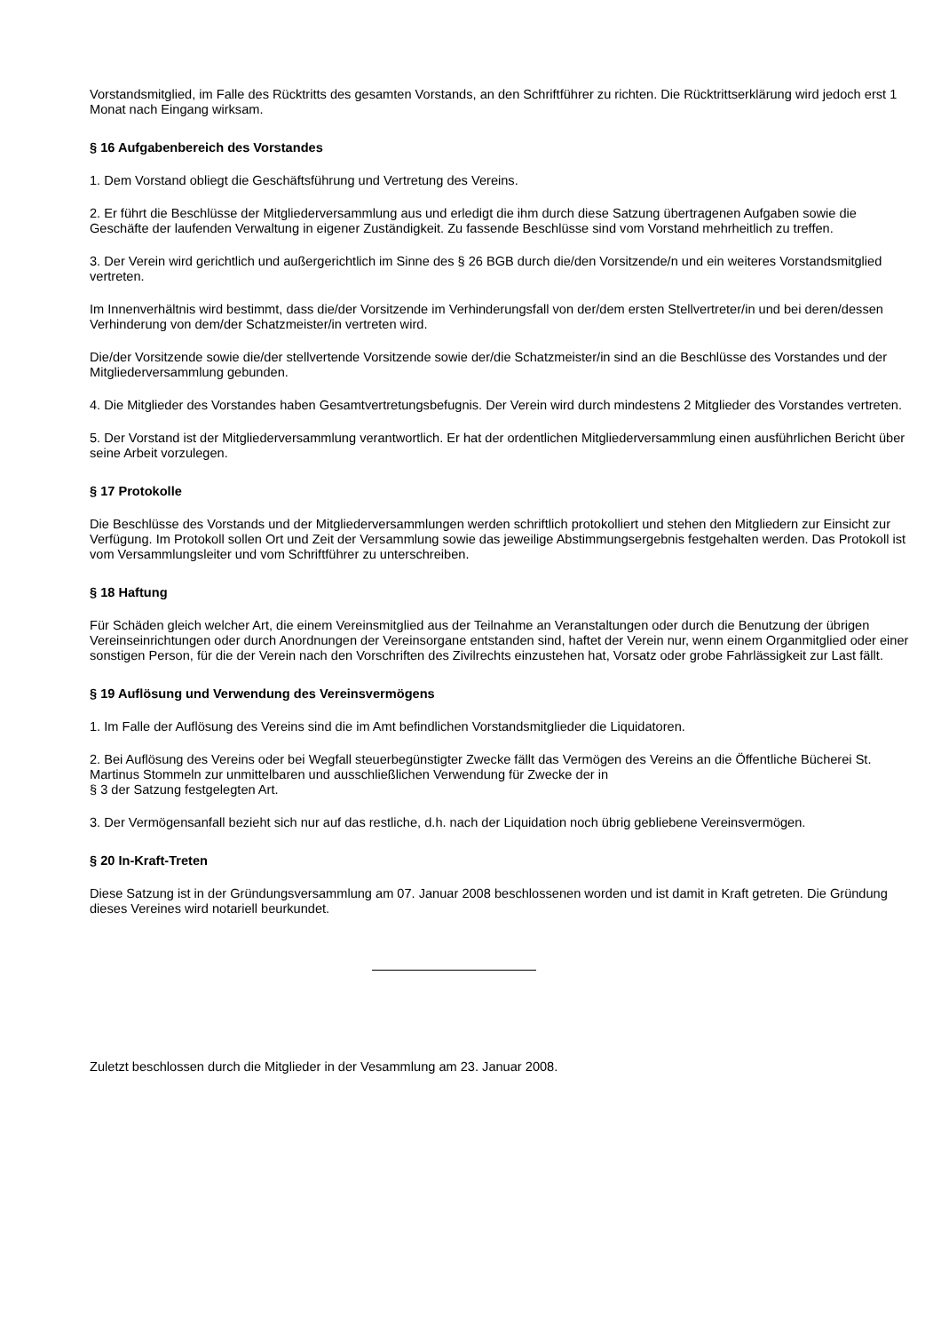Vorstandsmitglied, im Falle des Rücktritts des gesamten Vorstands, an den Schriftführer zu richten. Die Rücktrittserklärung wird jedoch erst 1 Monat nach Eingang wirksam.
§ 16 Aufgabenbereich des Vorstandes
1. Dem Vorstand obliegt die Geschäftsführung und Vertretung des Vereins.
2. Er führt die Beschlüsse der Mitgliederversammlung aus und erledigt die ihm durch diese Satzung übertragenen Aufgaben sowie die Geschäfte der laufenden Verwaltung in eigener Zuständigkeit. Zu fassende Beschlüsse sind vom Vorstand mehrheitlich zu treffen.
3. Der Verein wird gerichtlich und außergerichtlich im Sinne des § 26 BGB durch die/den Vorsitzende/n und ein weiteres Vorstandsmitglied vertreten.
Im Innenverhältnis wird bestimmt, dass die/der Vorsitzende im Verhinderungsfall von der/dem ersten Stellvertreter/in und bei deren/dessen Verhinderung von dem/der Schatzmeister/in vertreten wird.
Die/der Vorsitzende sowie die/der stellvertende Vorsitzende sowie der/die Schatzmeister/in sind an die Beschlüsse des Vorstandes und der Mitgliederversammlung gebunden.
4. Die Mitglieder des Vorstandes haben Gesamtvertretungsbefugnis. Der Verein wird durch mindestens 2 Mitglieder des Vorstandes vertreten.
5. Der Vorstand ist der Mitgliederversammlung verantwortlich. Er hat der ordentlichen Mitgliederversammlung einen ausführlichen Bericht über seine Arbeit vorzulegen.
§ 17 Protokolle
Die Beschlüsse des Vorstands und der Mitgliederversammlungen werden schriftlich protokolliert und stehen den Mitgliedern zur Einsicht zur Verfügung. Im Protokoll sollen Ort und Zeit der Versammlung sowie das jeweilige Abstimmungsergebnis festgehalten werden. Das Protokoll ist vom Versammlungsleiter und vom Schriftführer zu unterschreiben.
§ 18 Haftung
Für Schäden gleich welcher Art, die einem Vereinsmitglied aus der Teilnahme an Veranstaltungen oder durch die Benutzung der übrigen Vereinseinrichtungen oder durch Anordnungen der Vereinsorgane entstanden sind, haftet der Verein nur, wenn einem Organmitglied oder einer sonstigen Person, für die der Verein nach den Vorschriften des Zivilrechts einzustehen hat, Vorsatz oder grobe Fahrlässigkeit zur Last fällt.
§ 19 Auflösung und Verwendung des Vereinsvermögens
1. Im Falle der Auflösung des Vereins sind die im Amt befindlichen Vorstandsmitglieder die Liquidatoren.
2. Bei Auflösung des Vereins oder bei Wegfall steuerbegünstigter Zwecke fällt das Vermögen des Vereins an die Öffentliche Bücherei St. Martinus Stommeln zur unmittelbaren und ausschließlichen Verwendung für Zwecke der in
§ 3 der Satzung festgelegten Art.
3. Der Vermögensanfall bezieht sich nur auf das restliche, d.h. nach der Liquidation noch übrig gebliebene Vereinsvermögen.
§ 20 In-Kraft-Treten
Diese Satzung ist in der Gründungsversammlung am 07. Januar 2008 beschlossenen worden und ist damit in Kraft getreten. Die Gründung dieses Vereines wird notariell beurkundet.
Zuletzt beschlossen durch die Mitglieder in der Vesammlung am 23. Januar 2008.